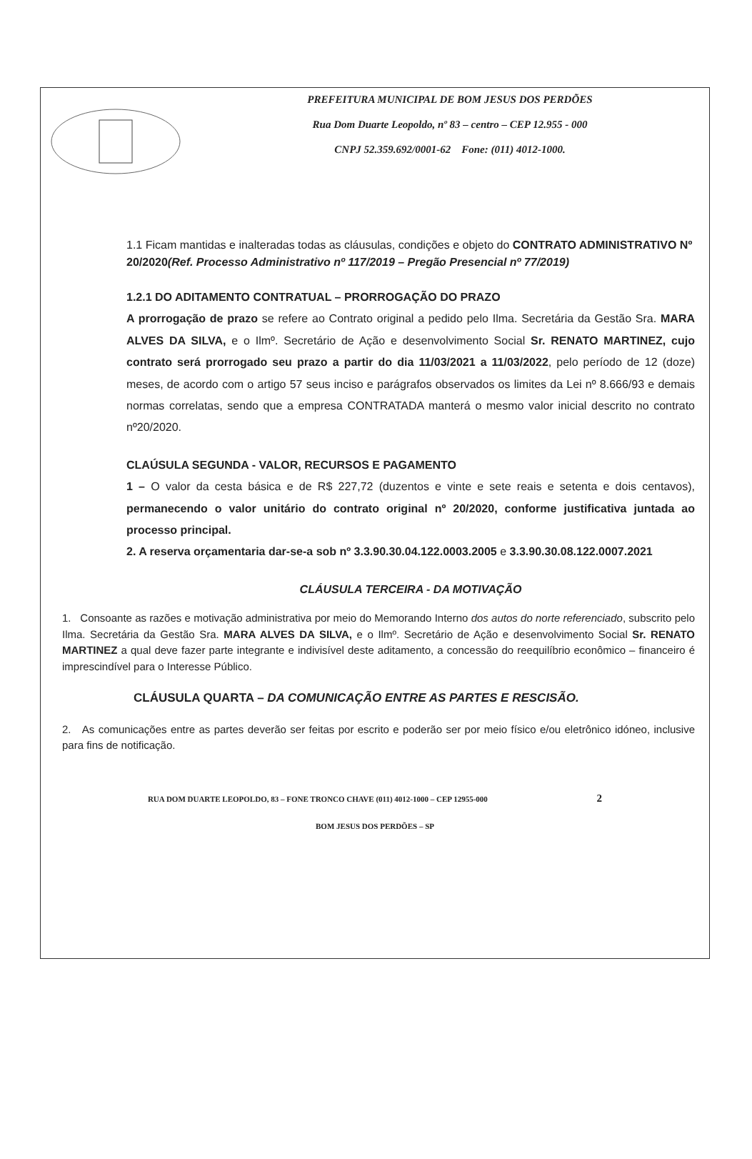PREFEITURA MUNICIPAL DE BOM JESUS DOS PERDÕES
Rua Dom Duarte Leopoldo, nº 83 – centro – CEP 12.955 - 000
CNPJ 52.359.692/0001-62 Fone: (011) 4012-1000.
1.1 Ficam mantidas e inalteradas todas as cláusulas, condições e objeto do CONTRATO ADMINISTRATIVO Nº 20/2020(Ref. Processo Administrativo nº 117/2019 – Pregão Presencial nº 77/2019)
1.2.1 DO ADITAMENTO CONTRATUAL – PRORROGAÇÃO DO PRAZO
A prorrogação de prazo se refere ao Contrato original a pedido pelo Ilma. Secretária da Gestão Sra. MARA ALVES DA SILVA, e o Ilmº. Secretário de Ação e desenvolvimento Social Sr. RENATO MARTINEZ, cujo contrato será prorrogado seu prazo a partir do dia 11/03/2021 a 11/03/2022, pelo período de 12 (doze) meses, de acordo com o artigo 57 seus inciso e parágrafos observados os limites da Lei nº 8.666/93 e demais normas correlatas, sendo que a empresa CONTRATADA manterá o mesmo valor inicial descrito no contrato nº20/2020.
CLAÚSULA SEGUNDA - VALOR, RECURSOS E PAGAMENTO
1 – O valor da cesta básica e de R$ 227,72 (duzentos e vinte e sete reais e setenta e dois centavos), permanecendo o valor unitário do contrato original nº 20/2020, conforme justificativa juntada ao processo principal.
2. A reserva orçamentaria dar-se-a sob nº 3.3.90.30.04.122.0003.2005 e 3.3.90.30.08.122.0007.2021
CLÁUSULA TERCEIRA - DA MOTIVAÇÃO
1. Consoante as razões e motivação administrativa por meio do Memorando Interno dos autos do norte referenciado, subscrito pelo Ilma. Secretária da Gestão Sra. MARA ALVES DA SILVA, e o Ilmº. Secretário de Ação e desenvolvimento Social Sr. RENATO MARTINEZ a qual deve fazer parte integrante e indivisível deste aditamento, a concessão do reequilíbrio econômico – financeiro é imprescindível para o Interesse Público.
CLÁUSULA QUARTA – DA COMUNICAÇÃO ENTRE AS PARTES E RESCISÃO.
2. As comunicações entre as partes deverão ser feitas por escrito e poderão ser por meio físico e/ou eletrônico idóneo, inclusive para fins de notificação.
RUA DOM DUARTE LEOPOLDO, 83 – FONE TRONCO CHAVE (011) 4012-1000 – CEP 12955-000 2
BOM JESUS DOS PERDÕES – SP